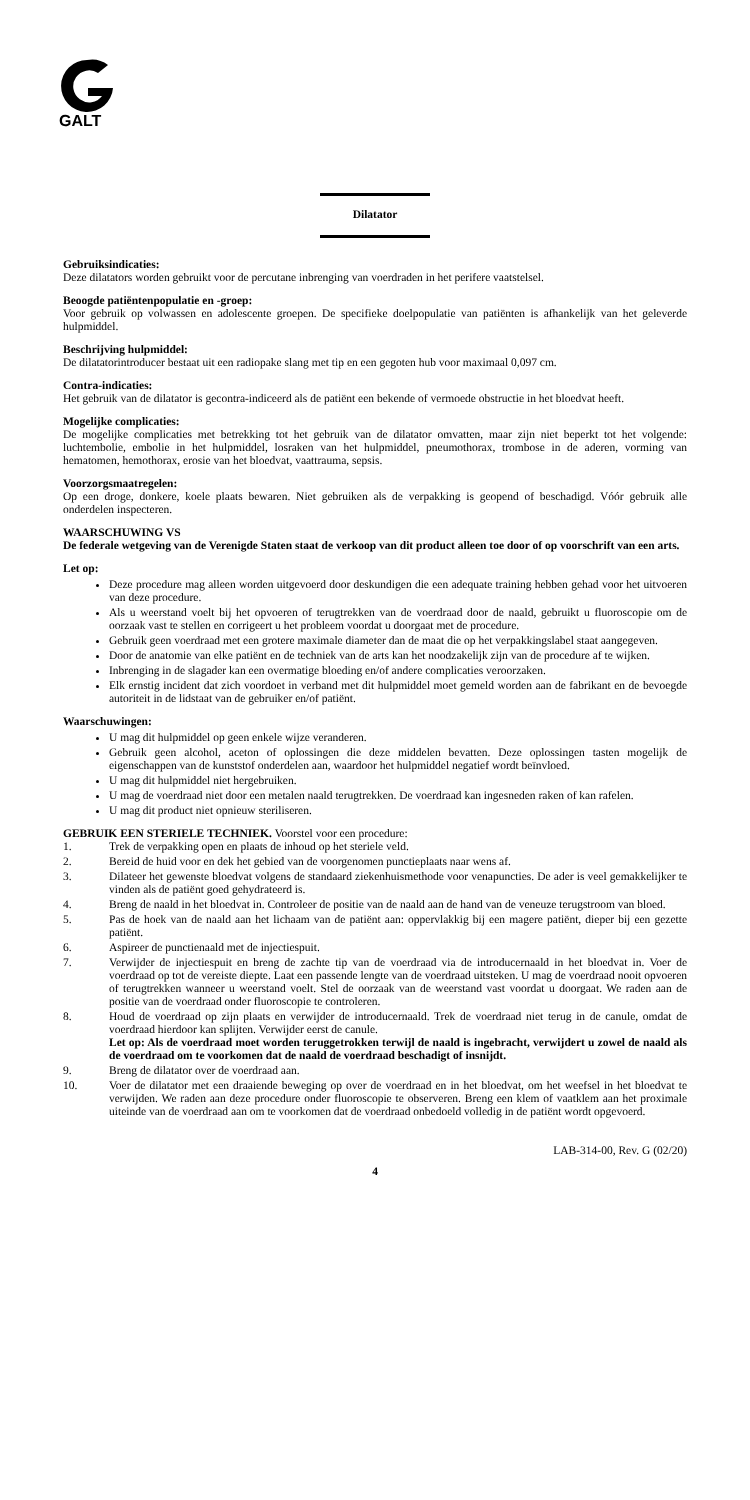GALT
Dilatator
Gebruiksindicaties:
Deze dilatators worden gebruikt voor de percutane inbrenging van voerdraden in het perifere vaatstelsel.
Beoogde patiëntenpopulatie en -groep:
Voor gebruik op volwassen en adolescente groepen. De specifieke doelpopulatie van patiënten is afhankelijk van het geleverde hulpmiddel.
Beschrijving hulpmiddel:
De dilatatorintroducer bestaat uit een radiopake slang met tip en een gegoten hub voor maximaal 0,097 cm.
Contra-indicaties:
Het gebruik van de dilatator is gecontra-indiceerd als de patiënt een bekende of vermoede obstructie in het bloedvat heeft.
Mogelijke complicaties:
De mogelijke complicaties met betrekking tot het gebruik van de dilatator omvatten, maar zijn niet beperkt tot het volgende: luchtembolie, embolie in het hulpmiddel, losraken van het hulpmiddel, pneumothorax, trombose in de aderen, vorming van hematomen, hemothorax, erosie van het bloedvat, vaattrauma, sepsis.
Voorzorgsmaatregelen:
Op een droge, donkere, koele plaats bewaren. Niet gebruiken als de verpakking is geopend of beschadigd. Vóór gebruik alle onderdelen inspecteren.
WAARSCHUWING VS
De federale wetgeving van de Verenigde Staten staat de verkoop van dit product alleen toe door of op voorschrift van een arts.
Let op:
Deze procedure mag alleen worden uitgevoerd door deskundigen die een adequate training hebben gehad voor het uitvoeren van deze procedure.
Als u weerstand voelt bij het opvoeren of terugtrekken van de voerdraad door de naald, gebruikt u fluoroscopie om de oorzaak vast te stellen en corrigeert u het probleem voordat u doorgaat met de procedure.
Gebruik geen voerdraad met een grotere maximale diameter dan de maat die op het verpakkingslabel staat aangegeven.
Door de anatomie van elke patiënt en de techniek van de arts kan het noodzakelijk zijn van de procedure af te wijken.
Inbrenging in de slagader kan een overmatige bloeding en/of andere complicaties veroorzaken.
Elk ernstig incident dat zich voordoet in verband met dit hulpmiddel moet gemeld worden aan de fabrikant en de bevoegde autoriteit in de lidstaat van de gebruiker en/of patiënt.
Waarschuwingen:
U mag dit hulpmiddel op geen enkele wijze veranderen.
Gebruik geen alcohol, aceton of oplossingen die deze middelen bevatten. Deze oplossingen tasten mogelijk de eigenschappen van de kunststof onderdelen aan, waardoor het hulpmiddel negatief wordt beïnvloed.
U mag dit hulpmiddel niet hergebruiken.
U mag de voerdraad niet door een metalen naald terugtrekken. De voerdraad kan ingesneden raken of kan rafelen.
U mag dit product niet opnieuw steriliseren.
GEBRUIK EEN STERIELE TECHNIEK. Voorstel voor een procedure:
1. Trek de verpakking open en plaats de inhoud op het steriele veld.
2. Bereid de huid voor en dek het gebied van de voorgenomen punctieplaats naar wens af.
3. Dilateer het gewenste bloedvat volgens de standaard ziekenhuismethode voor venapuncties. De ader is veel gemakkelijker te vinden als de patiënt goed gehydrateerd is.
4. Breng de naald in het bloedvat in. Controleer de positie van de naald aan de hand van de veneuze terugstroom van bloed.
5. Pas de hoek van de naald aan het lichaam van de patiënt aan: oppervlakkig bij een magere patiënt, dieper bij een gezette patiënt.
6. Aspireer de punctienaald met de injectiespuit.
7. Verwijder de injectiespuit en breng de zachte tip van de voerdraad via de introducernaald in het bloedvat in. Voer de voerdraad op tot de vereiste diepte. Laat een passende lengte van de voerdraad uitsteken. U mag de voerdraad nooit opvoeren of terugtrekken wanneer u weerstand voelt. Stel de oorzaak van de weerstand vast voordat u doorgaat. We raden aan de positie van de voerdraad onder fluoroscopie te controleren.
8. Houd de voerdraad op zijn plaats en verwijder de introducernaald. Trek de voerdraad niet terug in de canule, omdat de voerdraad hierdoor kan splijten. Verwijder eerst de canule.
Let op: Als de voerdraad moet worden teruggetrokken terwijl de naald is ingebracht, verwijdert u zowel de naald als de voerdraad om te voorkomen dat de naald de voerdraad beschadigt of insnijdt.
9. Breng de dilatator over de voerdraad aan.
10. Voer de dilatator met een draaiende beweging op over de voerdraad en in het bloedvat, om het weefsel in het bloedvat te verwijden. We raden aan deze procedure onder fluoroscopie te observeren. Breng een klem of vaatklem aan het proximale uiteinde van de voerdraad aan om te voorkomen dat de voerdraad onbedoeld volledig in de patiënt wordt opgevoerd.
LAB-314-00, Rev. G (02/20)
4